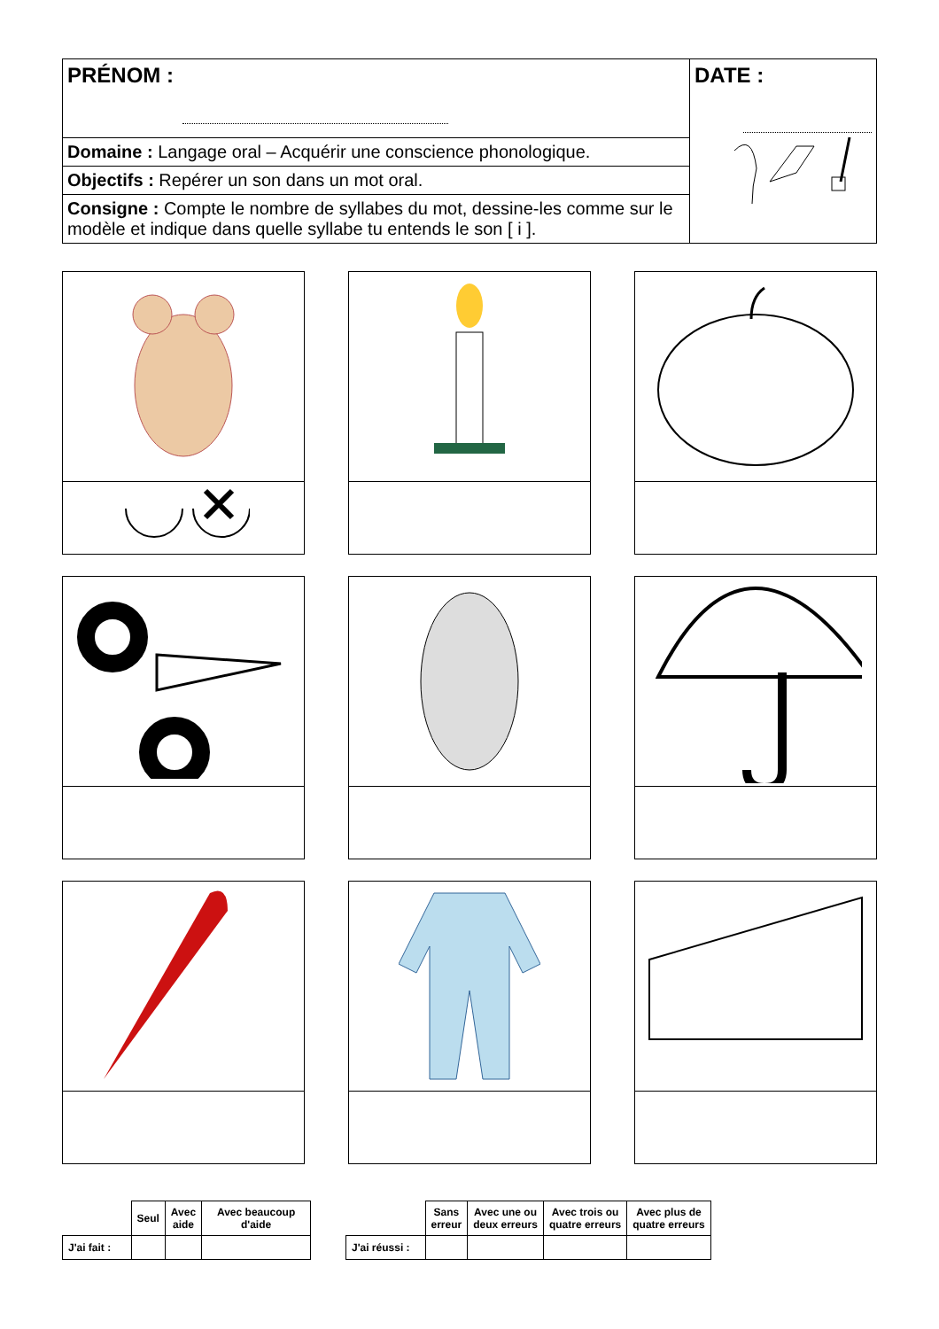| PRÉNOM : | DATE : |
| Domaine : Langage oral – Acquérir une conscience phonologique. | |
| Objectifs : Repérer un son dans un mot oral. | |
| Consigne : Compte le nombre de syllabes du mot, dessine-les comme sur le modèle et indique dans quelle syllabe tu entends le son [ i ]. | |
| | Seul | Avec aide | Avec beaucoup d'aide |
| J'ai fait : | | | |
| | Sans erreur | Avec une ou deux erreurs | Avec trois ou quatre erreurs | Avec plus de quatre erreurs |
| J'ai réussi : | | | | |